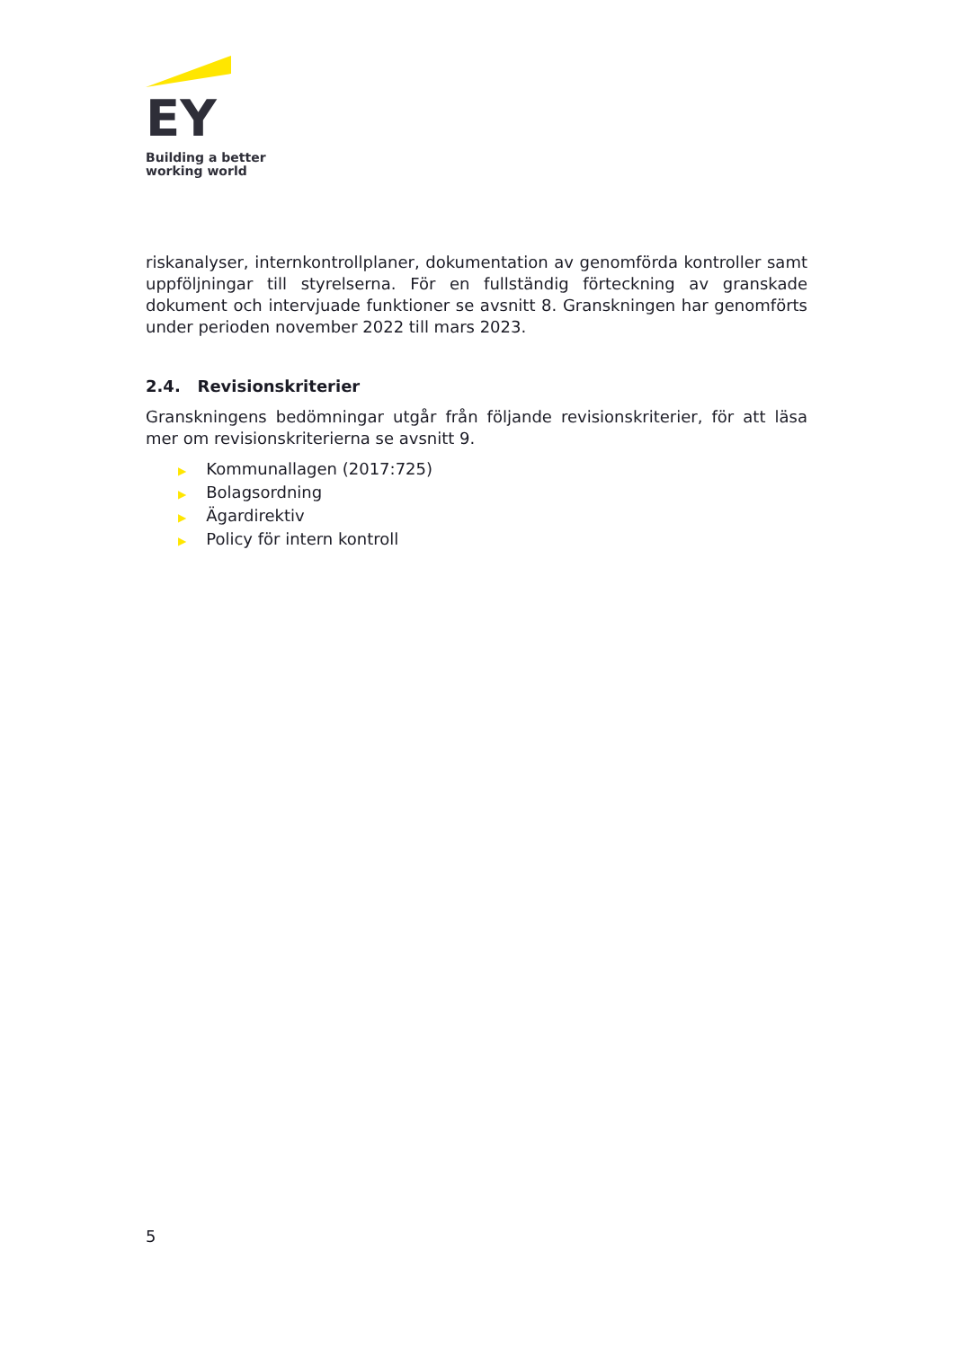EY
Building a better
working world
riskanalyser, internkontrollplaner, dokumentation av genomförda kontroller samt uppföljningar till styrelserna. För en fullständig förteckning av granskade dokument och intervjuade funktioner se avsnitt 8. Granskningen har genomförts under perioden november 2022 till mars 2023.
2.4. Revisionskriterier
Granskningens bedömningar utgår från följande revisionskriterier, för att läsa mer om revisionskriterierna se avsnitt 9.
▶ Kommunallagen (2017:725)
▶ Bolagsordning
▶ Ägardirektiv
▶ Policy för intern kontroll
5